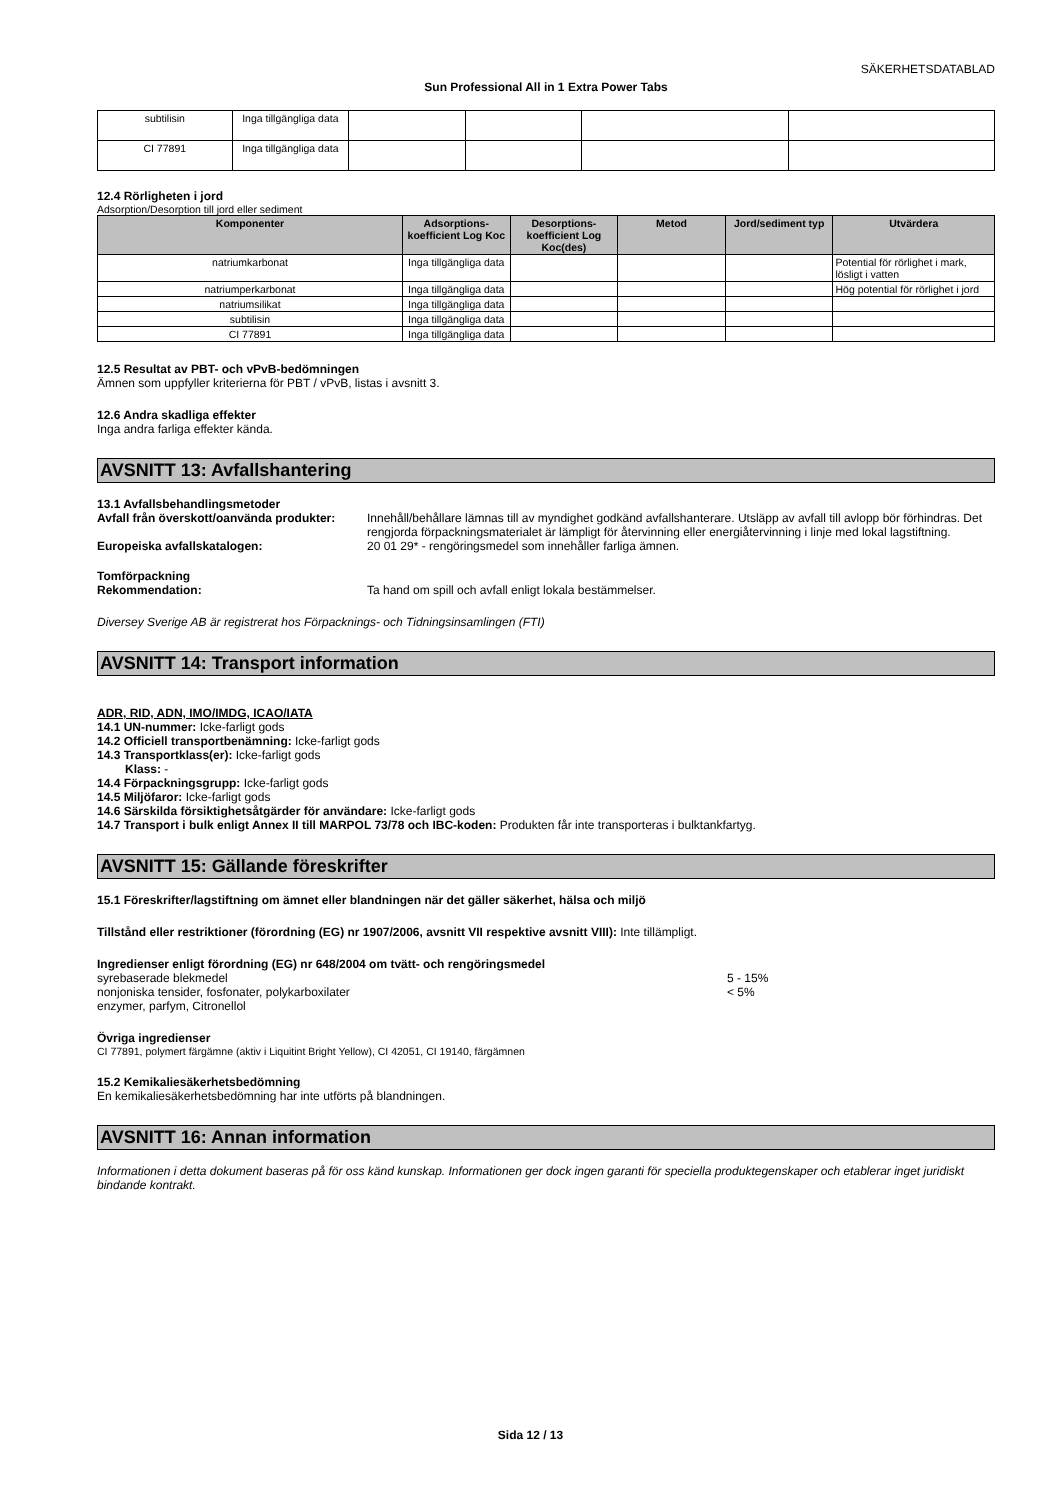SÄKERHETSDATABLAD
Sun Professional All in 1 Extra Power Tabs
| subtilisin | Inga tillgängliga data | | | | |
| CI 77891 | Inga tillgängliga data | | | | |
12.4 Rörligheten i jord
Adsorption/Desorption till jord eller sediment
| Komponenter | Adsorptions-koefficient Log Koc | Desorptions-koefficient Log Koc(des) | Metod | Jord/sediment typ | Utvärdera |
| --- | --- | --- | --- | --- | --- |
| natriumkarbonat | Inga tillgängliga data | | | | Potential för rörlighet i mark, lösligt i vatten |
| natriumperkarbonat | Inga tillgängliga data | | | | Hög potential för rörlighet i jord |
| natriumsilikat | Inga tillgängliga data | | | | |
| subtilisin | Inga tillgängliga data | | | | |
| CI 77891 | Inga tillgängliga data | | | | |
12.5 Resultat av PBT- och vPvB-bedömningen
Ämnen som uppfyller kriterierna för PBT / vPvB, listas i avsnitt 3.
12.6 Andra skadliga effekter
Inga andra farliga effekter kända.
AVSNITT 13: Avfallshantering
13.1 Avfallsbehandlingsmetoder
Avfall från överskott/oanvända produkter:
Innehåll/behållare lämnas till av myndighet godkänd avfallshanterare. Utsläpp av avfall till avlopp bör förhindras. Det rengjorda förpackningsmaterialet är lämpligt för återvinning eller energiåtervinning i linje med lokal lagstiftning.
Europeiska avfallskatalogen: 20 01 29* - rengöringsmedel som innehåller farliga ämnen.
Tomförpackning
Rekommendation: Ta hand om spill och avfall enligt lokala bestämmelser.
Diversey Sverige AB är registrerat hos Förpacknings- och Tidningsinsamlingen (FTI)
AVSNITT 14: Transport information
ADR, RID, ADN, IMO/IMDG, ICAO/IATA
14.1 UN-nummer: Icke-farligt gods
14.2 Officiell transportbenämning: Icke-farligt gods
14.3 Transportklass(er): Icke-farligt gods
Klass: -
14.4 Förpackningsgrupp: Icke-farligt gods
14.5 Miljöfaror: Icke-farligt gods
14.6 Särskilda försiktighetsåtgärder för användare: Icke-farligt gods
14.7 Transport i bulk enligt Annex II till MARPOL 73/78 och IBC-koden: Produkten får inte transporteras i bulktankfartyg.
AVSNITT 15: Gällande föreskrifter
15.1 Föreskrifter/lagstiftning om ämnet eller blandningen när det gäller säkerhet, hälsa och miljö
Tillstånd eller restriktioner (förordning (EG) nr 1907/2006, avsnitt VII respektive avsnitt VIII): Inte tillämpligt.
Ingredienser enligt förordning (EG) nr 648/2004 om tvätt- och rengöringsmedel
syrebaserade blekmedel 5 - 15%
nonjoniska tensider, fosfonater, polykarboxilater < 5%
enzymer, parfym, Citronellol
Övriga ingredienser
CI 77891, polymert färgämne (aktiv i Liquitint Bright Yellow), CI 42051, CI 19140, färgämnen
15.2 Kemikaliesäkerhetsbedömning
En kemikaliesäkerhetsbedömning har inte utförts på blandningen.
AVSNITT 16: Annan information
Informationen i detta dokument baseras på för oss känd kunskap. Informationen ger dock ingen garanti för speciella produktegenskaper och etablerar inget juridiskt bindande kontrakt.
Sida 12 / 13